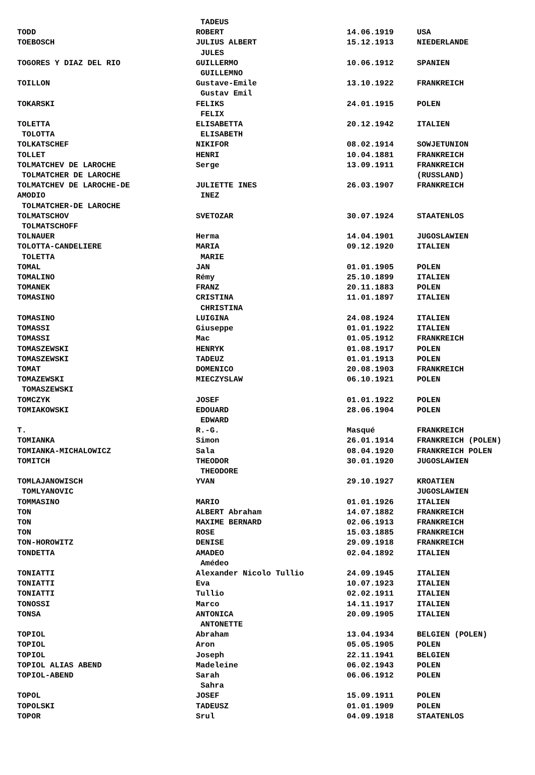| | TADEUS | | |
| TODD | ROBERT | 14.06.1919 | USA |
| TOEBOSCH | JULIUS ALBERT | 15.12.1913 | NIEDERLANDE |
| | JULES | | |
| TOGORES Y DIAZ DEL RIO | GUILLERMO | 10.06.1912 | SPANIEN |
| | GUILLEMNO | | |
| TOILLON | Gustave-Emile | 13.10.1922 | FRANKREICH |
| | Gustav Emil | | |
| TOKARSKI | FELIKS | 24.01.1915 | POLEN |
| | FELIX | | |
| TOLETTA | ELISABETTA | 20.12.1942 | ITALIEN |
| TOLOTTA | ELISABETH | | |
| TOLKATSCHEF | NIKIFOR | 08.02.1914 | SOWJETUNION |
| TOLLET | HENRI | 10.04.1881 | FRANKREICH |
| TOLMATCHEV DE LAROCHE | Serge | 13.09.1911 | FRANKREICH |
| TOLMATCHER DE LAROCHE | | | (RUSSLAND) |
| TOLMATCHEV DE LAROCHE-DE | JULIETTE INES | 26.03.1907 | FRANKREICH |
| AMODIO | INEZ | | |
| TOLMATCHER-DE LAROCHE | | | |
| TOLMATSCHOV | SVETOZAR | 30.07.1924 | STAATENLOS |
| TOLMATSCHOFF | | | |
| TOLNAUER | Herma | 14.04.1901 | JUGOSLAWIEN |
| TOLOTTA-CANDELIERE | MARIA | 09.12.1920 | ITALIEN |
| TOLETTA | MARIE | | |
| TOMAL | JAN | 01.01.1905 | POLEN |
| TOMALINO | Rémy | 25.10.1899 | ITALIEN |
| TOMANEK | FRANZ | 20.11.1883 | POLEN |
| TOMASINO | CRISTINA | 11.01.1897 | ITALIEN |
| | CHRISTINA | | |
| TOMASINO | LUIGINA | 24.08.1924 | ITALIEN |
| TOMASSI | Giuseppe | 01.01.1922 | ITALIEN |
| TOMASSI | Mac | 01.05.1912 | FRANKREICH |
| TOMASZEWSKI | HENRYK | 01.08.1917 | POLEN |
| TOMASZEWSKI | TADEUZ | 01.01.1913 | POLEN |
| TOMAT | DOMENICO | 20.08.1903 | FRANKREICH |
| TOMAZEWSKI | MIECZYSLAW | 06.10.1921 | POLEN |
| TOMASZEWSKI | | | |
| TOMCZYK | JOSEF | 01.01.1922 | POLEN |
| TOMIAKOWSKI | EDOUARD | 28.06.1904 | POLEN |
| | EDWARD | | |
| T. | R.-G. | Masqué | FRANKREICH |
| TOMIANKA | Simon | 26.01.1914 | FRANKREICH (POLEN) |
| TOMIANKA-MICHALOWICZ | Sala | 08.04.1920 | FRANKREICH POLEN |
| TOMITCH | THEODOR | 30.01.1920 | JUGOSLAWIEN |
| | THEODORE | | |
| TOMLAJANOWISCH | YVAN | 29.10.1927 | KROATIEN |
| TOMLYANOVIC | | | JUGOSLAWIEN |
| TOMMASINO | MARIO | 01.01.1926 | ITALIEN |
| TON | ALBERT Abraham | 14.07.1882 | FRANKREICH |
| TON | MAXIME BERNARD | 02.06.1913 | FRANKREICH |
| TON | ROSE | 15.03.1885 | FRANKREICH |
| TON-HOROWITZ | DENISE | 29.09.1918 | FRANKREICH |
| TONDETTA | AMADEO | 02.04.1892 | ITALIEN |
| | Amédeo | | |
| TONIATTI | Alexander Nicolo Tullio | 24.09.1945 | ITALIEN |
| TONIATTI | Eva | 10.07.1923 | ITALIEN |
| TONIATTI | Tullio | 02.02.1911 | ITALIEN |
| TONOSSI | Marco | 14.11.1917 | ITALIEN |
| TONSA | ANTONICA | 20.09.1905 | ITALIEN |
| | ANTONETTE | | |
| TOPIOL | Abraham | 13.04.1934 | BELGIEN (POLEN) |
| TOPIOL | Aron | 05.05.1905 | POLEN |
| TOPIOL | Joseph | 22.11.1941 | BELGIEN |
| TOPIOL ALIAS ABEND | Madeleine | 06.02.1943 | POLEN |
| TOPIOL-ABEND | Sarah | 06.06.1912 | POLEN |
| | Sahra | | |
| TOPOL | JOSEF | 15.09.1911 | POLEN |
| TOPOLSKI | TADEUSZ | 01.01.1909 | POLEN |
| TOPOR | Srul | 04.09.1918 | STAATENLOS |